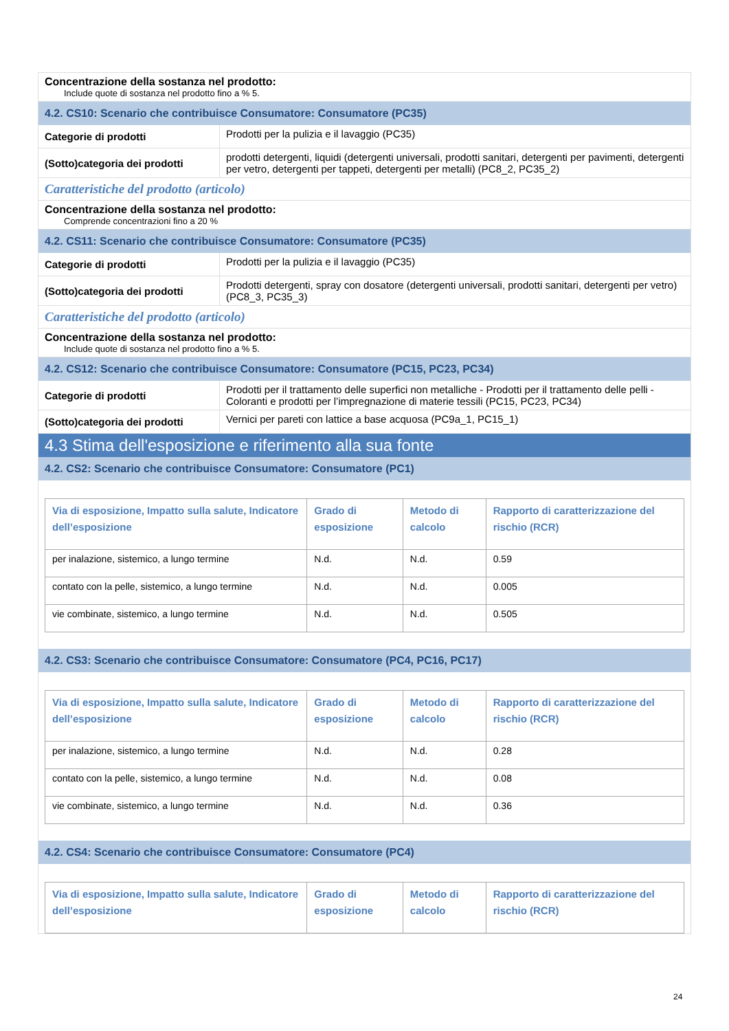Concentrazione della sostanza nel prodotto:
Include quote di sostanza nel prodotto fino a % 5.
4.2. CS10: Scenario che contribuisce Consumatore: Consumatore (PC35)
Categorie di prodotti
Prodotti per la pulizia e il lavaggio (PC35)
(Sotto)categoria dei prodotti
prodotti detergenti, liquidi (detergenti universali, prodotti sanitari, detergenti per pavimenti, detergenti per vetro, detergenti per tappeti, detergenti per metalli) (PC8_2, PC35_2)
Caratteristiche del prodotto (articolo)
Concentrazione della sostanza nel prodotto:
Comprende concentrazioni fino a 20 %
4.2. CS11: Scenario che contribuisce Consumatore: Consumatore (PC35)
Categorie di prodotti
Prodotti per la pulizia e il lavaggio (PC35)
(Sotto)categoria dei prodotti
Prodotti detergenti, spray con dosatore (detergenti universali, prodotti sanitari, detergenti per vetro) (PC8_3, PC35_3)
Caratteristiche del prodotto (articolo)
Concentrazione della sostanza nel prodotto:
Include quote di sostanza nel prodotto fino a % 5.
4.2. CS12: Scenario che contribuisce Consumatore: Consumatore (PC15, PC23, PC34)
Categorie di prodotti
Prodotti per il trattamento delle superfici non metalliche - Prodotti per il trattamento delle pelli - Coloranti e prodotti per l’impregnazione di materie tessili (PC15, PC23, PC34)
(Sotto)categoria dei prodotti
Vernici per pareti con lattice a base acquosa (PC9a_1, PC15_1)
4.3 Stima dell'esposizione e riferimento alla sua fonte
4.2. CS2: Scenario che contribuisce Consumatore: Consumatore (PC1)
| Via di esposizione, Impatto sulla salute, Indicatore dell’esposizione | Grado di esposizione | Metodo di calcolo | Rapporto di caratterizzazione del rischio (RCR) |
| --- | --- | --- | --- |
| per inalazione, sistemico, a lungo termine | N.d. | N.d. | 0.59 |
| contato con la pelle, sistemico, a lungo termine | N.d. | N.d. | 0.005 |
| vie combinate, sistemico, a lungo termine | N.d. | N.d. | 0.505 |
4.2. CS3: Scenario che contribuisce Consumatore: Consumatore (PC4, PC16, PC17)
| Via di esposizione, Impatto sulla salute, Indicatore dell’esposizione | Grado di esposizione | Metodo di calcolo | Rapporto di caratterizzazione del rischio (RCR) |
| --- | --- | --- | --- |
| per inalazione, sistemico, a lungo termine | N.d. | N.d. | 0.28 |
| contato con la pelle, sistemico, a lungo termine | N.d. | N.d. | 0.08 |
| vie combinate, sistemico, a lungo termine | N.d. | N.d. | 0.36 |
4.2. CS4: Scenario che contribuisce Consumatore: Consumatore (PC4)
| Via di esposizione, Impatto sulla salute, Indicatore dell’esposizione | Grado di esposizione | Metodo di calcolo | Rapporto di caratterizzazione del rischio (RCR) |
| --- | --- | --- | --- |
24